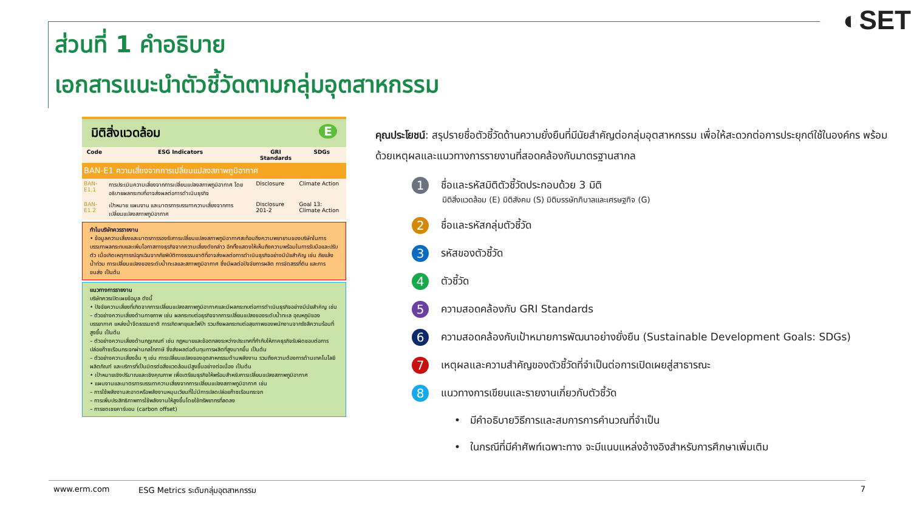◐SET
ส่วนที่ 1 คำอธิบาย
เอกสารแนะนำตัวชี้วัดตามกลุ่มอุตสาหกรรม
มิติสิ่งแวดล้อม E
| Code | ESG Indicators | GRI Standards | SDGs |
| --- | --- | --- | --- |
| BAN-E1 ความเสี่ยงจากการเปลี่ยนแปลงสภาพภูมิอากาศ | | | |
| BAN-E1.1 | การประเมินความเสี่ยงจากการเปลี่ยนแปลงสภาพภูมิอากาศ โดยอธิบายผลกระทบที่อาจส่งผลต่อการดำเนินธุรกิจ | Disclosure | Climate Action |
| BAN-E1.2 | เป้าหมาย แผนงาน และมาตรการบรรเทาความเสี่ยงจากการเปลี่ยนแปลงสภาพภูมิอากาศ | Disclosure 201-2 | Goal 13: Climate Action |
ทำไมบริษัทควรรายงาน
• ข้อมูลความเสี่ยงและมาตรการรองรับการเปลี่ยนแปลงสภาพภูมิอากาศสะท้อนถึงความพยายามของบริษัทในการบรรเทาผลกระทบและเพิ่มโอกาสทางธุรกิจจากความเสี่ยงดังกล่าว อีกทั้งแสดงให้เห็นถึงความพร้อมในการรับมือและปรับตัว เมื่อเกิดเหตุการณ์ฉุกเฉินจากภัยพิบัติทางธรรมชาติที่อาจส่งผลต่อการดำเนินธุรกิจอย่างมีนัยสำคัญ เช่น ภัยแล้ง น้ำท่วม การเปลี่ยนแปลงของระดับน้ำทะเลและสภาพภูมิอากาศ ซึ่งมีผลต่อปัจจัยการผลิต การจัดสรรที่ดิน และการขนส่ง เป็นต้น
แนวทางการรายงาน
บริษัทควรเปิดเผยข้อมูล ดังนี้
• ปัจจัยความเสี่ยงที่เกิดจากการเปลี่ยนแปลงสภาพภูมิอากาศและมีผลกระทบต่อการดำเนินธุรกิจอย่างมีนัยสำคัญ เช่น
– ตัวอย่างความเสี่ยงด้านกายภาพ เช่น ผลกระทบต่อธุรกิจจากการเปลี่ยนแปลงของระดับน้ำทะเล อุณหภูมิของบรรยากาศ แหล่งน้ำจืดธรรมชาติ การเกิดพายุและไฟป่า รวมถึงผลกระทบต่อสุขภาพของพนักงานจากรังสีความร้อนที่สูงขึ้น เป็นต้น
– ตัวอย่างความเสี่ยงด้านกฎเกณฑ์ เช่น กฎหมายและข้อตกลงระหว่างประเทศที่กำกับให้ภาคธุรกิจรับผิดชอบต่อการปล่อยก๊าซเรือนกระจกผ่านกลไกภาษี ซึ่งส่งผลต่อต้นทุนการผลิตที่สูงมากขึ้น เป็นต้น
– ตัวอย่างความเสี่ยงอื่น ๆ เช่น การเปลี่ยนแปลงของอุตสาหกรรมด้านพลังงาน รวมถึงความต้องการด้านเทคโนโลยี ผลิตภัณฑ์ และบริการที่เป็นมิตรต่อสิ่งแวดล้อมมีสูงขึ้นอย่างต่อเนื่อง เป็นต้น
• เป้าหมายเชิงปริมาณและเชิงคุณภาพ เพื่อเตรียมธุรกิจให้พร้อมสำหรับการเปลี่ยนแปลงสภาพภูมิอากาศ
• แผนงานและมาตรการบรรเทาความเสี่ยงจากการเปลี่ยนแปลงสภาพภูมิอากาศ เช่น
– การใช้พลังงานสะอาดหรือพลังงานหมุนเวียนที่ไม่มีการปลดปล่อยก๊าซเรือนกระจก
– การเพิ่มประสิทธิภาพการใช้พลังงานให้สูงขึ้นโดยใช้ทรัพยากรที่ลดลง
– การชดเชยคาร์บอน (carbon offset)
คุณประโยชน์: สรุปรายชื่อตัวชี้วัดด้านความยั่งยืนที่มีนัยสำคัญต่อกลุ่มอุตสาหกรรม เพื่อให้สะดวกต่อการประยุกต์ใช้ในองค์กร พร้อมด้วยเหตุผลและแนวทางการรายงานที่สอดคล้องกับมาตรฐานสากล
1 ชื่อและรหัสมิติตัวชี้วัดประกอบด้วย 3 มิติ
มิติสิ่งแวดล้อม (E) มิติสังคม (S) มิติบรรษัทภิบาลและเศรษฐกิจ (G)
2 ชื่อและรหัสกลุ่มตัวชี้วัด
3 รหัสของตัวชี้วัด
4 ตัวชี้วัด
5 ความสอดคล้องกับ GRI Standards
6 ความสอดคล้องกับเป้าหมายการพัฒนาอย่างยั่งยืน (Sustainable Development Goals: SDGs)
7 เหตุผลและความสำคัญของตัวชี้วัดที่จำเป็นต่อการเปิดเผยสู่สาธารณะ
8 แนวทางการเขียนและรายงานเกี่ยวกับตัวชี้วัด
• มีคำอธิบายวิธีการและสมการการคำนวณที่จำเป็น
• ในกรณีที่มีคำศัพท์เฉพาะทาง จะมีแนบแหล่งอ้างอิงสำหรับการศึกษาเพิ่มเติม
www.erm.com ESG Metrics ระดับกลุ่มอุตสาหกรรม 7